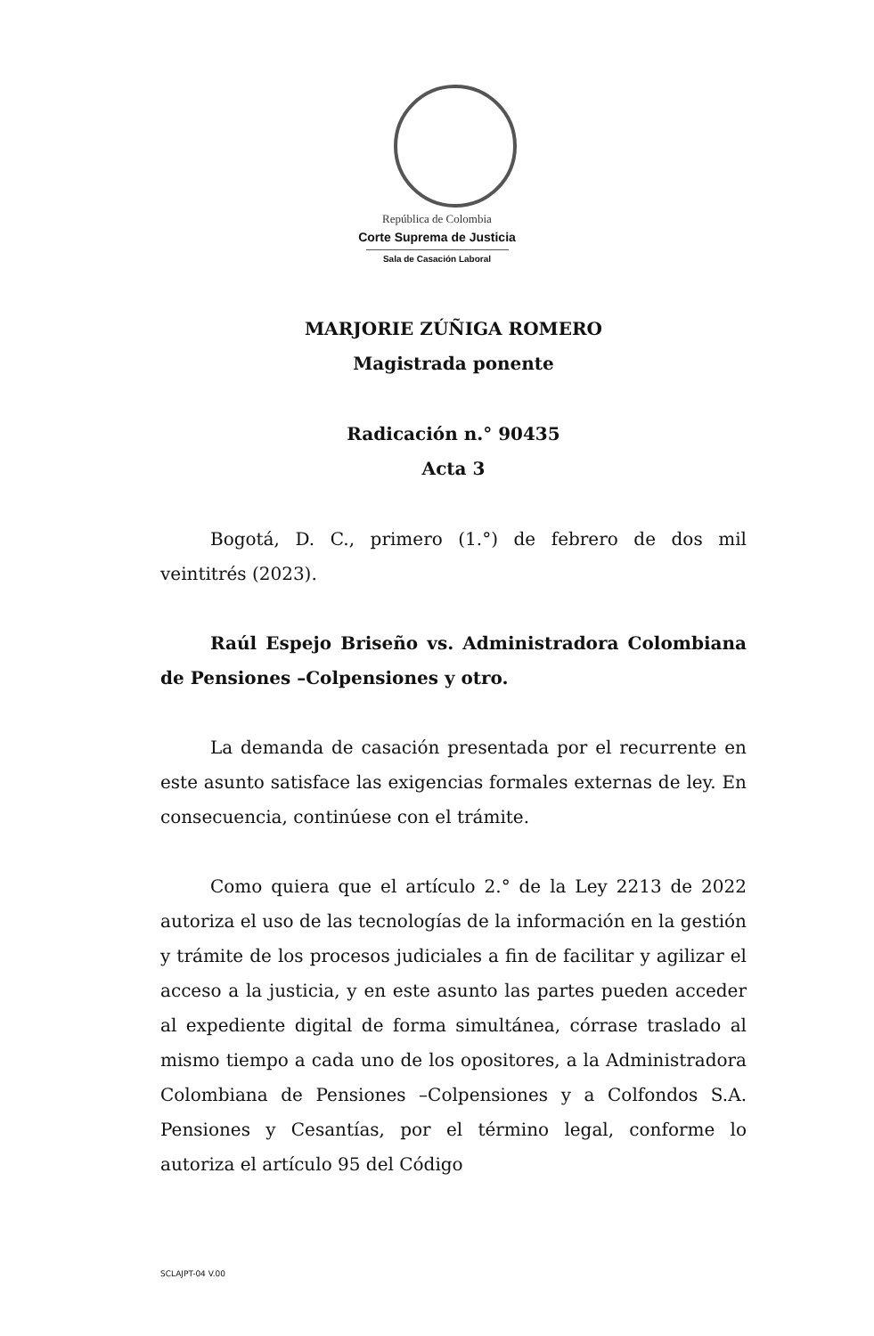República de Colombia
Corte Suprema de Justicia
Sala de Casación Laboral
MARJORIE ZÚÑIGA ROMERO
Magistrada ponente
Radicación n.° 90435
Acta 3
Bogotá, D. C., primero (1.°) de febrero de dos mil veintitrés (2023).
Raúl Espejo Briseño vs. Administradora Colombiana de Pensiones –Colpensiones y otro.
La demanda de casación presentada por el recurrente en este asunto satisface las exigencias formales externas de ley. En consecuencia, continúese con el trámite.
Como quiera que el artículo 2.° de la Ley 2213 de 2022 autoriza el uso de las tecnologías de la información en la gestión y trámite de los procesos judiciales a fin de facilitar y agilizar el acceso a la justicia, y en este asunto las partes pueden acceder al expediente digital de forma simultánea, córrase traslado al mismo tiempo a cada uno de los opositores, a la Administradora Colombiana de Pensiones –Colpensiones y a Colfondos S.A. Pensiones y Cesantías, por el término legal, conforme lo autoriza el artículo 95 del Código
SCLAJPT-04 V.00